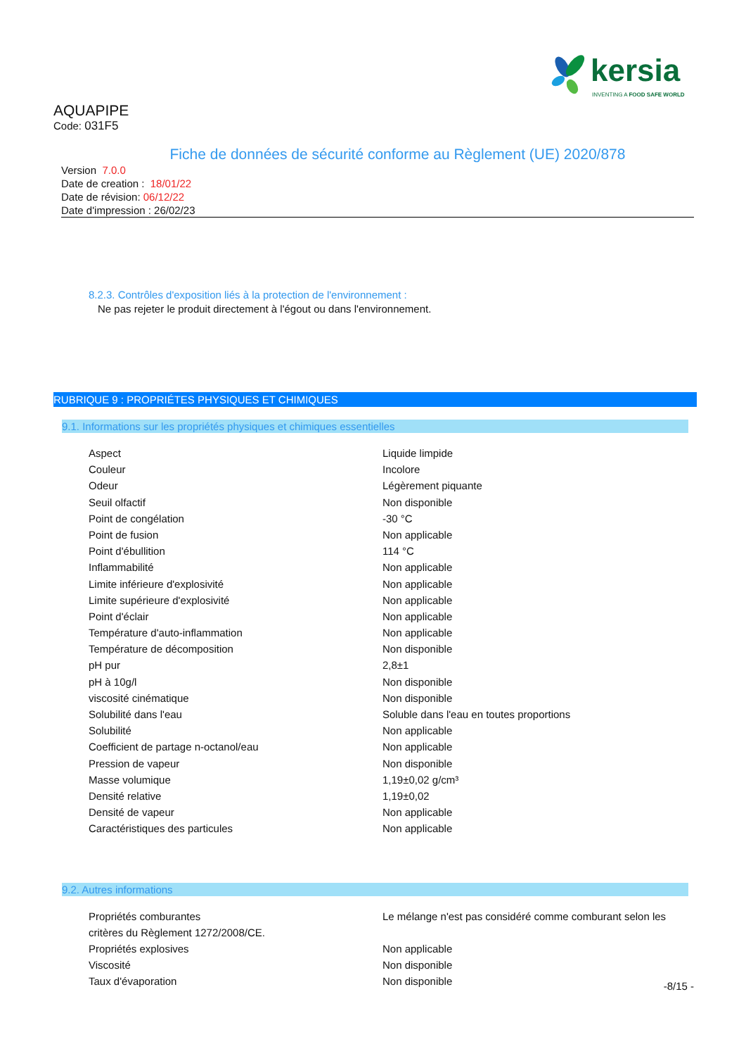kersia
INVENTING A FOOD SAFE WORLD
AQUAPIPE
Code: 031F5
Fiche de données de sécurité conforme au Règlement (UE) 2020/878
Version 7.0.0
Date de creation : 18/01/22
Date de révision: 06/12/22
Date d'impression : 26/02/23
8.2.3. Contrôles d'exposition liés à la protection de l'environnement :
Ne pas rejeter le produit directement à l'égout ou dans l'environnement.
RUBRIQUE 9 : PROPRIÉTES PHYSIQUES ET CHIMIQUES
9.1. Informations sur les propriétés physiques et chimiques essentielles
| Aspect | Liquide limpide |
| Couleur | Incolore |
| Odeur | Légèrement piquante |
| Seuil olfactif | Non disponible |
| Point de congélation | -30 °C |
| Point de fusion | Non applicable |
| Point d'ébullition | 114 °C |
| Inflammabilité | Non applicable |
| Limite inférieure d'explosivité | Non applicable |
| Limite supérieure d'explosivité | Non applicable |
| Point d'éclair | Non applicable |
| Température d'auto-inflammation | Non applicable |
| Température de décomposition | Non disponible |
| pH pur | 2,8±1 |
| pH à 10g/l | Non disponible |
| viscosité cinématique | Non disponible |
| Solubilité dans l'eau | Soluble dans l'eau en toutes proportions |
| Solubilité | Non applicable |
| Coefficient de partage n-octanol/eau | Non applicable |
| Pression de vapeur | Non disponible |
| Masse volumique | 1,19±0,02 g/cm³ |
| Densité relative | 1,19±0,02 |
| Densité de vapeur | Non applicable |
| Caractéristiques des particules | Non applicable |
9.2. Autres informations
| Propriétés comburantes | Le mélange n'est pas considéré comme comburant selon les |
| critères du Règlement 1272/2008/CE. | |
| Propriétés explosives | Non applicable |
| Viscosité | Non disponible |
| Taux d'évaporation | Non disponible |
-8/15 -